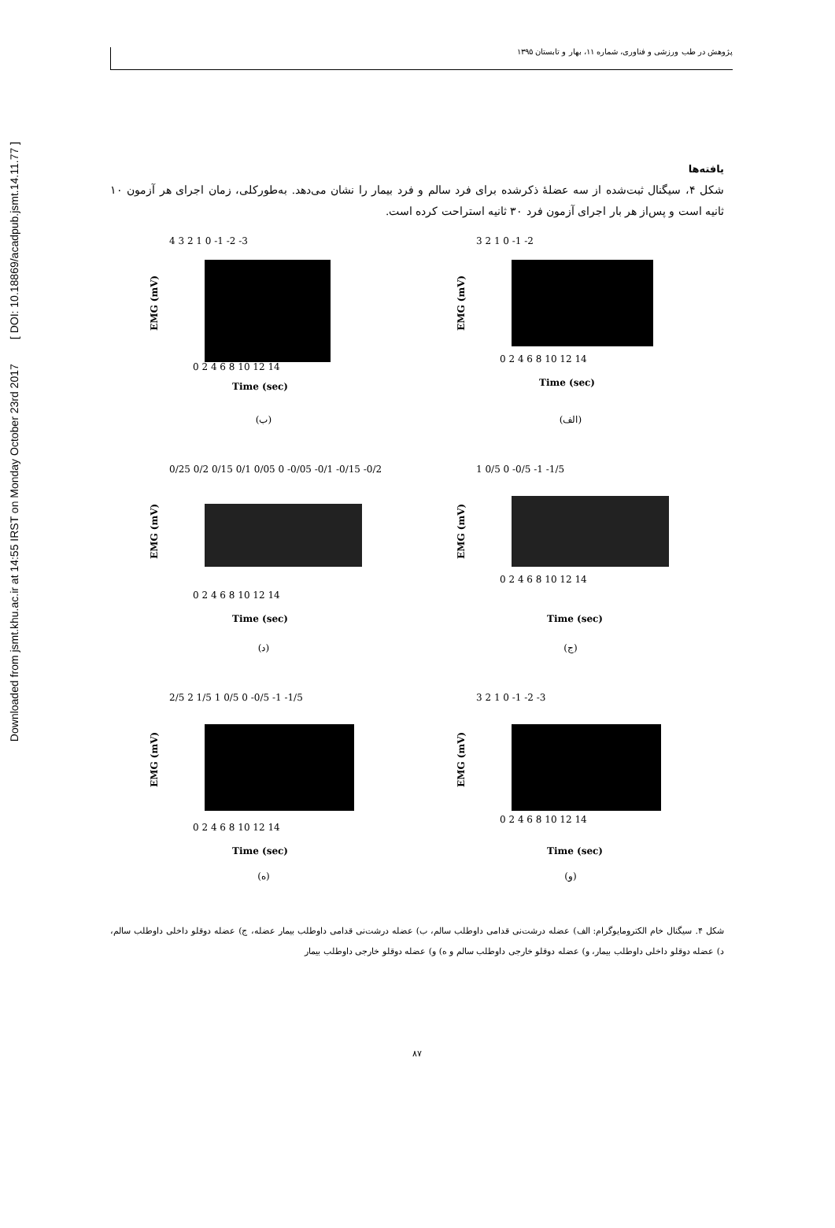Downloaded from jsmt.khu.ac.ir at 14:55 IRST on Monday October 23rd 2017 [ DOI: 10.18869/acadpub.jsmt.14.11.77 ]
پژوهش در طب ورزشی و فناوری، شماره ۱۱، بهار و تابستان ۱۳۹۵
یافته‌ها
شکل ۴، سیگنال ثبت‌شده از سه عضلهٔ ذکرشده برای فرد سالم و فرد بیمار را نشان می‌دهد. به‌طورکلی، زمان اجرای هر آزمون ۱۰ ثانیه است و پس‌از هر بار اجرای آزمون فرد ۳۰ ثانیه استراحت کرده است.
3 2 1 0 -1 -2
EMG (mV)
0 2 4 6 8 10 12 14
Time (sec)
(الف)
4 3 2 1 0 -1 -2 -3
EMG (mV)
0 2 4 6 8 10 12 14
Time (sec)
(ب)
1 0/5 0 -0/5 -1 -1/5
EMG (mV)
0 2 4 6 8 10 12 14
Time (sec)
(ج)
0/25 0/2 0/15 0/1 0/05 0 -0/05 -0/1 -0/15 -0/2
EMG (mV)
0 2 4 6 8 10 12 14
Time (sec)
(د)
3 2 1 0 -1 -2 -3
EMG (mV)
0 2 4 6 8 10 12 14
Time (sec)
(و)
2/5 2 1/5 1 0/5 0 -0/5 -1 -1/5
EMG (mV)
0 2 4 6 8 10 12 14
Time (sec)
(ه)
شکل ۴. سیگنال خام الکترومایوگرام: الف) عضله درشت‌نی قدامی داوطلب سالم، ب) عضله درشت‌نی قدامی داوطلب بیمار عضله، ج) عضله دوقلو داخلی داوطلب سالم، د) عضله دوقلو داخلی داوطلب بیمار، و) عضله دوقلو خارجی داوطلب سالم و ه) و) عضله دوقلو خارجی داوطلب بیمار
۸۷